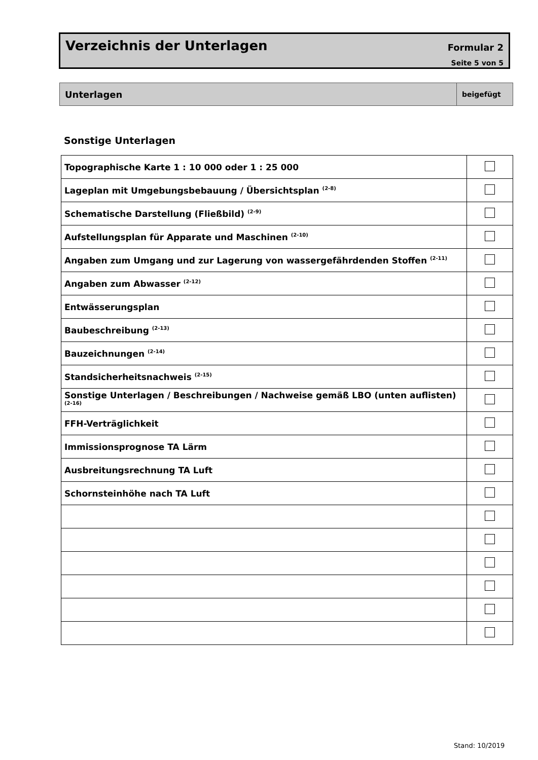Verzeichnis der Unterlagen
Formular 2
Seite 5 von 5
Unterlagen
beigefügt
Sonstige Unterlagen
| Topographische Karte 1 : 10 000 oder 1 : 25 000 | |
| Lageplan mit Umgebungsbebauung / Übersichtsplan <sup>(2-8)</sup> | |
| Schematische Darstellung (Fließbild) <sup>(2-9)</sup> | |
| Aufstellungsplan für Apparate und Maschinen <sup>(2-10)</sup> | |
| Angaben zum Umgang und zur Lagerung von wassergefährdenden Stoffen <sup>(2-11)</sup> | |
| Angaben zum Abwasser <sup>(2-12)</sup> | |
| Entwässerungsplan | |
| Baubeschreibung <sup>(2-13)</sup> | |
| Bauzeichnungen <sup>(2-14)</sup> | |
| Standsicherheitsnachweis <sup>(2-15)</sup> | |
| Sonstige Unterlagen / Beschreibungen / Nachweise gemäß LBO (unten auflisten) <sup>(2-16)</sup> | |
| FFH-Verträglichkeit | |
| Immissionsprognose TA Lärm | |
| Ausbreitungsrechnung TA Luft | |
| Schornsteinhöhe nach TA Luft | |
Stand: 10/2019